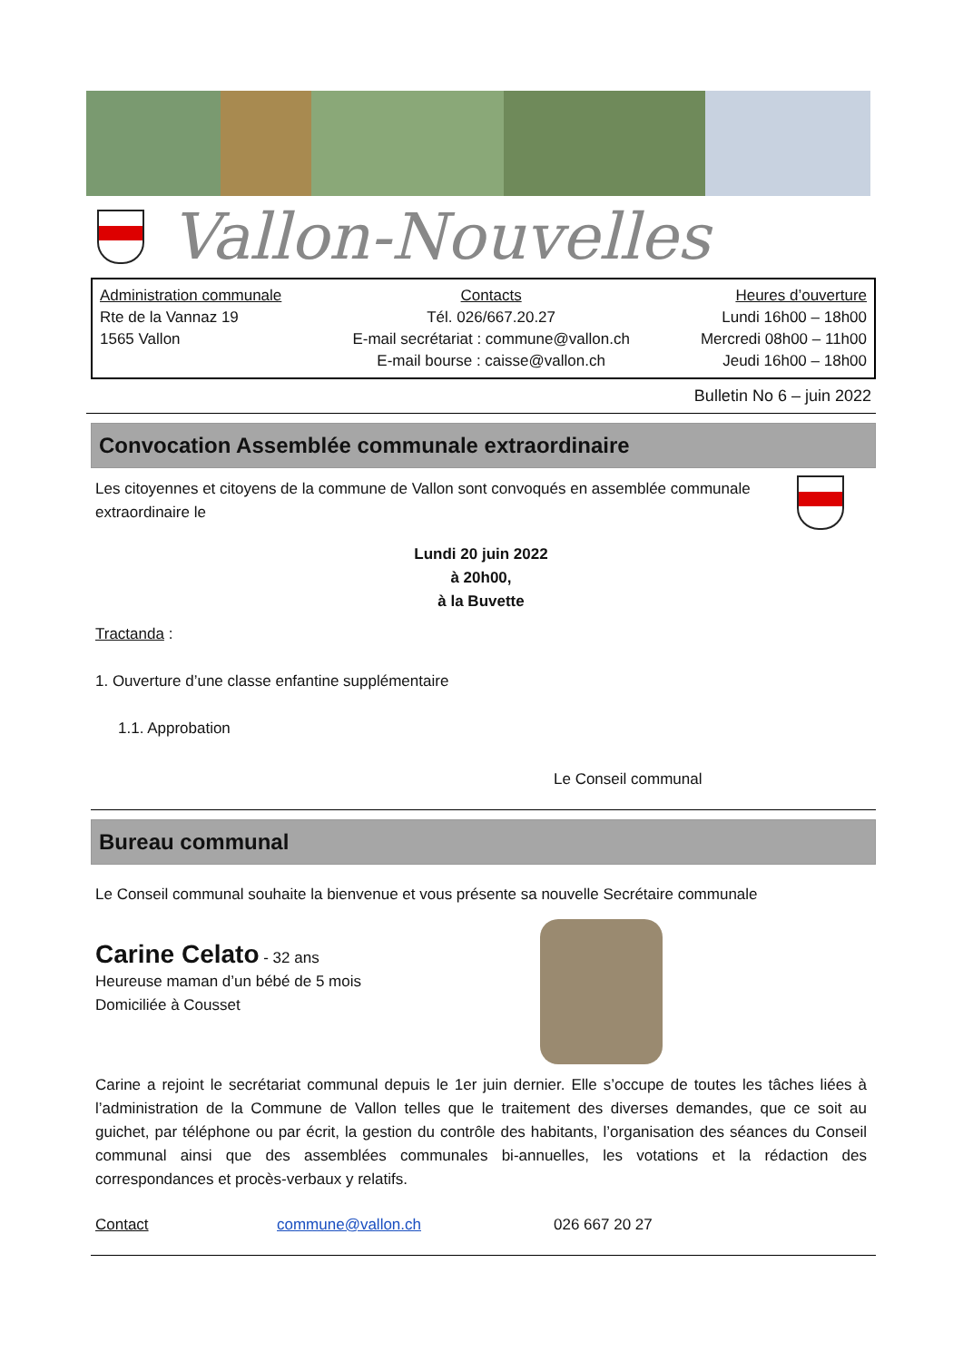Vallon-Nouvelles
Administration communale
Rte de la Vannaz 19
1565 Vallon
Contacts
Tél. 026/667.20.27
E-mail secrétariat : commune@vallon.ch
E-mail bourse : caisse@vallon.ch
Heures d’ouverture
Lundi 16h00 – 18h00
Mercredi 08h00 – 11h00
Jeudi 16h00 – 18h00
Bulletin No 6 – juin 2022
Convocation Assemblée communale extraordinaire
Les citoyennes et citoyens de la commune de Vallon sont convoqués en assemblée communale extraordinaire le
Lundi 20 juin 2022
à 20h00,
à la Buvette
Tractanda :
1. Ouverture d’une classe enfantine supplémentaire
1.1. Approbation
Le Conseil communal
Bureau communal
Le Conseil communal souhaite la bienvenue et vous présente sa nouvelle Secrétaire communale
Carine Celato - 32 ans
Heureuse maman d’un bébé de 5 mois
Domiciliée à Cousset
Carine a rejoint le secrétariat communal depuis le 1er juin dernier. Elle s’occupe de toutes les tâches liées à l’administration de la Commune de Vallon telles que le traitement des diverses demandes, que ce soit au guichet, par téléphone ou par écrit, la gestion du contrôle des habitants, l’organisation des séances du Conseil communal ainsi que des assemblées communales bi-annuelles, les votations et la rédaction des correspondances et procès-verbaux y relatifs.
Contact commune@vallon.ch 026 667 20 27